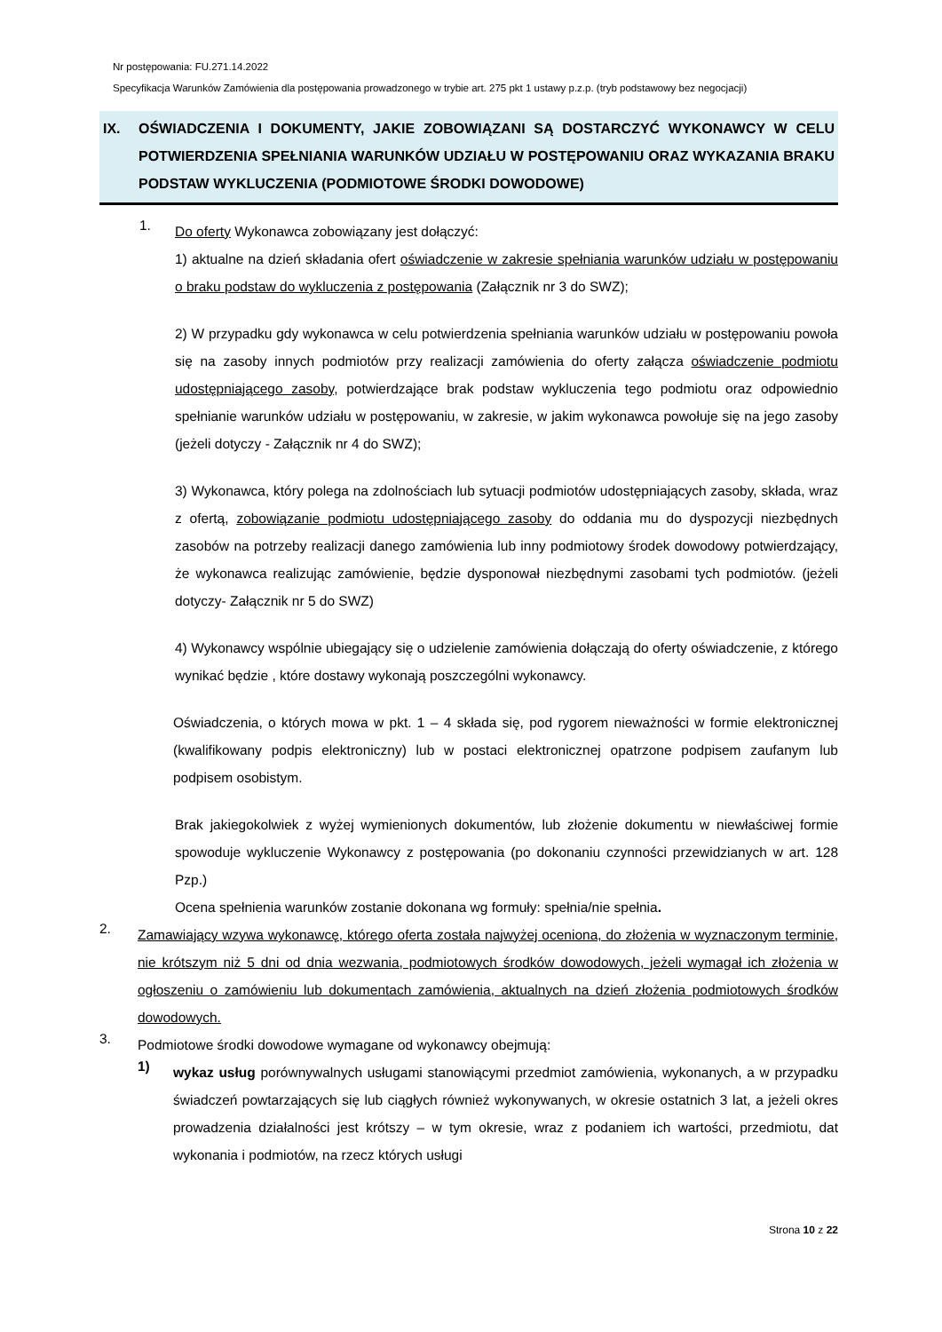Nr postępowania: FU.271.14.2022
Specyfikacja Warunków Zamówienia dla postępowania prowadzonego w trybie art. 275 pkt 1 ustawy p.z.p. (tryb podstawowy bez negocjacji)
IX. OŚWIADCZENIA I DOKUMENTY, JAKIE ZOBOWIĄZANI SĄ DOSTARCZYĆ WYKONAWCY W CELU POTWIERDZENIA SPEŁNIANIA WARUNKÓW UDZIAŁU W POSTĘPOWANIU ORAZ WYKAZANIA BRAKU PODSTAW WYKLUCZENIA (PODMIOTOWE ŚRODKI DOWODOWE)
1.
Do oferty Wykonawca zobowiązany jest dołączyć:
1) aktualne na dzień składania ofert oświadczenie w zakresie spełniania warunków udziału w postępowaniu o braku podstaw do wykluczenia z postępowania (Załącznik nr 3 do SWZ);
2) W przypadku gdy wykonawca w celu potwierdzenia spełniania warunków udziału w postępowaniu powoła się na zasoby innych podmiotów przy realizacji zamówienia do oferty załącza oświadczenie podmiotu udostępniającego zasoby, potwierdzające brak podstaw wykluczenia tego podmiotu oraz odpowiednio spełnianie warunków udziału w postępowaniu, w zakresie, w jakim wykonawca powołuje się na jego zasoby (jeżeli dotyczy - Załącznik nr 4 do SWZ);
3) Wykonawca, który polega na zdolnościach lub sytuacji podmiotów udostępniających zasoby, składa, wraz z ofertą, zobowiązanie podmiotu udostępniającego zasoby do oddania mu do dyspozycji niezbędnych zasobów na potrzeby realizacji danego zamówienia lub inny podmiotowy środek dowodowy potwierdzający, że wykonawca realizując zamówienie, będzie dysponował niezbędnymi zasobami tych podmiotów. (jeżeli dotyczy- Załącznik nr 5 do SWZ)
4) Wykonawcy wspólnie ubiegający się o udzielenie zamówienia dołączają do oferty oświadczenie, z którego wynikać będzie , które dostawy wykonają poszczególni wykonawcy.
Oświadczenia, o których mowa w pkt. 1 – 4 składa się, pod rygorem nieważności w formie elektronicznej (kwalifikowany podpis elektroniczny) lub w postaci elektronicznej opatrzone podpisem zaufanym lub podpisem osobistym.
Brak jakiegokolwiek z wyżej wymienionych dokumentów, lub złożenie dokumentu w niewłaściwej formie spowoduje wykluczenie Wykonawcy z postępowania (po dokonaniu czynności przewidzianych w art. 128 Pzp.)
Ocena spełnienia warunków zostanie dokonana wg formuły: spełnia/nie spełnia.
2.
Zamawiający wzywa wykonawcę, którego oferta została najwyżej oceniona, do złożenia w wyznaczonym terminie, nie krótszym niż 5 dni od dnia wezwania, podmiotowych środków dowodowych, jeżeli wymagał ich złożenia w ogłoszeniu o zamówieniu lub dokumentach zamówienia, aktualnych na dzień złożenia podmiotowych środków dowodowych.
3.
Podmiotowe środki dowodowe wymagane od wykonawcy obejmują:
1)
wykaz usług porównywalnych usługami stanowiącymi przedmiot zamówienia, wykonanych, a w przypadku świadczeń powtarzających się lub ciągłych również wykonywanych, w okresie ostatnich 3 lat, a jeżeli okres prowadzenia działalności jest krótszy – w tym okresie, wraz z podaniem ich wartości, przedmiotu, dat wykonania i podmiotów, na rzecz których usługi
Strona 10 z 22